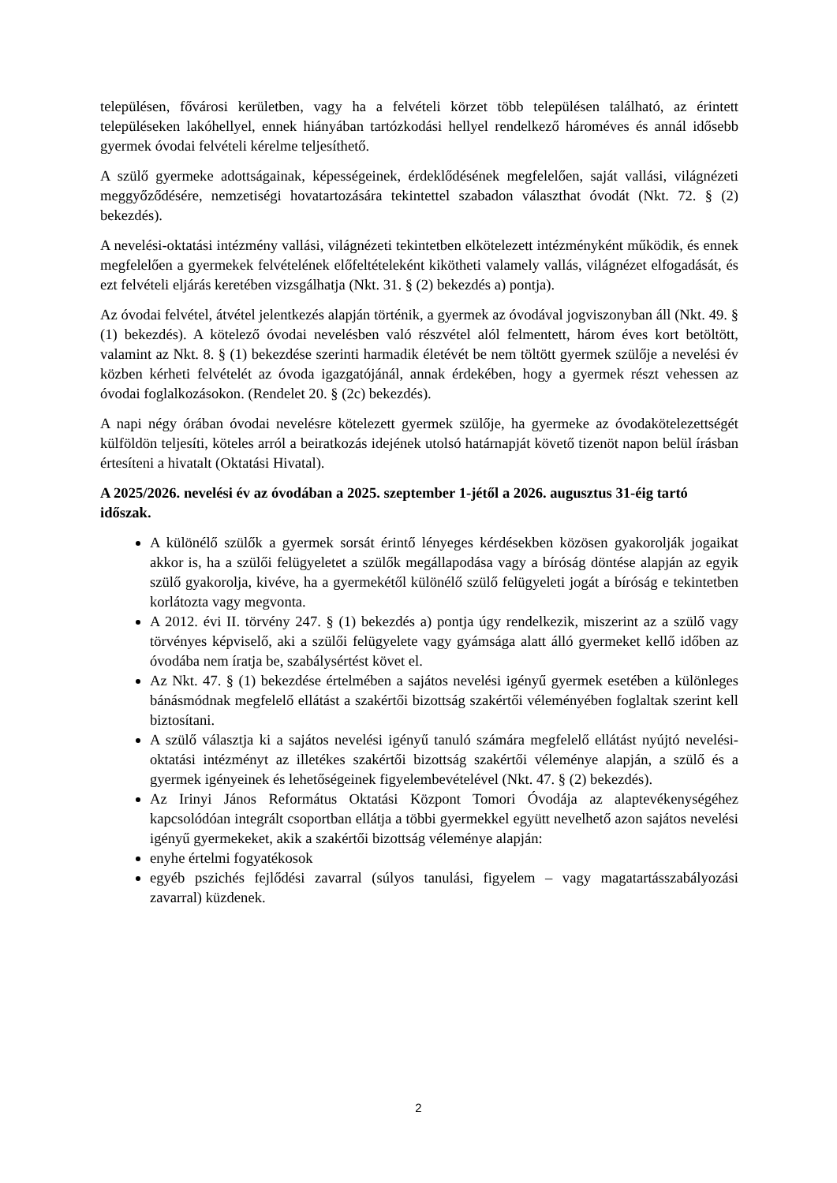településen, fővárosi kerületben, vagy ha a felvételi körzet több településen található, az érintett településeken lakóhellyel, ennek hiányában tartózkodási hellyel rendelkező hároméves és annál idősebb gyermek óvodai felvételi kérelme teljesíthető.
A szülő gyermeke adottságainak, képességeinek, érdeklődésének megfelelően, saját vallási, világnézeti meggyőződésére, nemzetiségi hovatartozására tekintettel szabadon választhat óvodát (Nkt. 72. § (2) bekezdés).
A nevelési-oktatási intézmény vallási, világnézeti tekintetben elkötelezett intézményként működik, és ennek megfelelően a gyermekek felvételének előfeltételeként kikötheti valamely vallás, világnézet elfogadását, és ezt felvételi eljárás keretében vizsgálhatja (Nkt. 31. § (2) bekezdés a) pontja).
Az óvodai felvétel, átvétel jelentkezés alapján történik, a gyermek az óvodával jogviszonyban áll (Nkt. 49. § (1) bekezdés). A kötelező óvodai nevelésben való részvétel alól felmentett, három éves kort betöltött, valamint az Nkt. 8. § (1) bekezdése szerinti harmadik életévét be nem töltött gyermek szülője a nevelési év közben kérheti felvételét az óvoda igazgatójánál, annak érdekében, hogy a gyermek részt vehessen az óvodai foglalkozásokon. (Rendelet 20. § (2c) bekezdés).
A napi négy órában óvodai nevelésre kötelezett gyermek szülője, ha gyermeke az óvodakötelezettségét külföldön teljesíti, köteles arról a beiratkozás idejének utolsó határnapját követő tizenöt napon belül írásban értesíteni a hivatalt (Oktatási Hivatal).
A 2025/2026. nevelési év az óvodában a 2025. szeptember 1-jétől a 2026. augusztus 31-éig tartó időszak.
A különélő szülők a gyermek sorsát érintő lényeges kérdésekben közösen gyakorolják jogaikat akkor is, ha a szülői felügyeletet a szülők megállapodása vagy a bíróság döntése alapján az egyik szülő gyakorolja, kivéve, ha a gyermekétől különélő szülő felügyeleti jogát a bíróság e tekintetben korlátozta vagy megvonta.
A 2012. évi II. törvény 247. § (1) bekezdés a) pontja úgy rendelkezik, miszerint az a szülő vagy törvényes képviselő, aki a szülői felügyelete vagy gyámsága alatt álló gyermeket kellő időben az óvodába nem íratja be, szabálysértést követ el.
Az Nkt. 47. § (1) bekezdése értelmében a sajátos nevelési igényű gyermek esetében a különleges bánásmódnak megfelelő ellátást a szakértői bizottság szakértői véleményében foglaltak szerint kell biztosítani.
A szülő választja ki a sajátos nevelési igényű tanuló számára megfelelő ellátást nyújtó nevelési-oktatási intézményt az illetékes szakértői bizottság szakértői véleménye alapján, a szülő és a gyermek igényeinek és lehetőségeinek figyelembevételével (Nkt. 47. § (2) bekezdés).
Az Irinyi János Református Oktatási Központ Tomori Óvodája az alaptevékenységéhez kapcsolódóan integrált csoportban ellátja a többi gyermekkel együtt nevelhető azon sajátos nevelési igényű gyermekeket, akik a szakértői bizottság véleménye alapján:
enyhe értelmi fogyatékosok
egyéb pszichés fejlődési zavarral (súlyos tanulási, figyelem – vagy magatartásszabályozási zavarral) küzdenek.
2